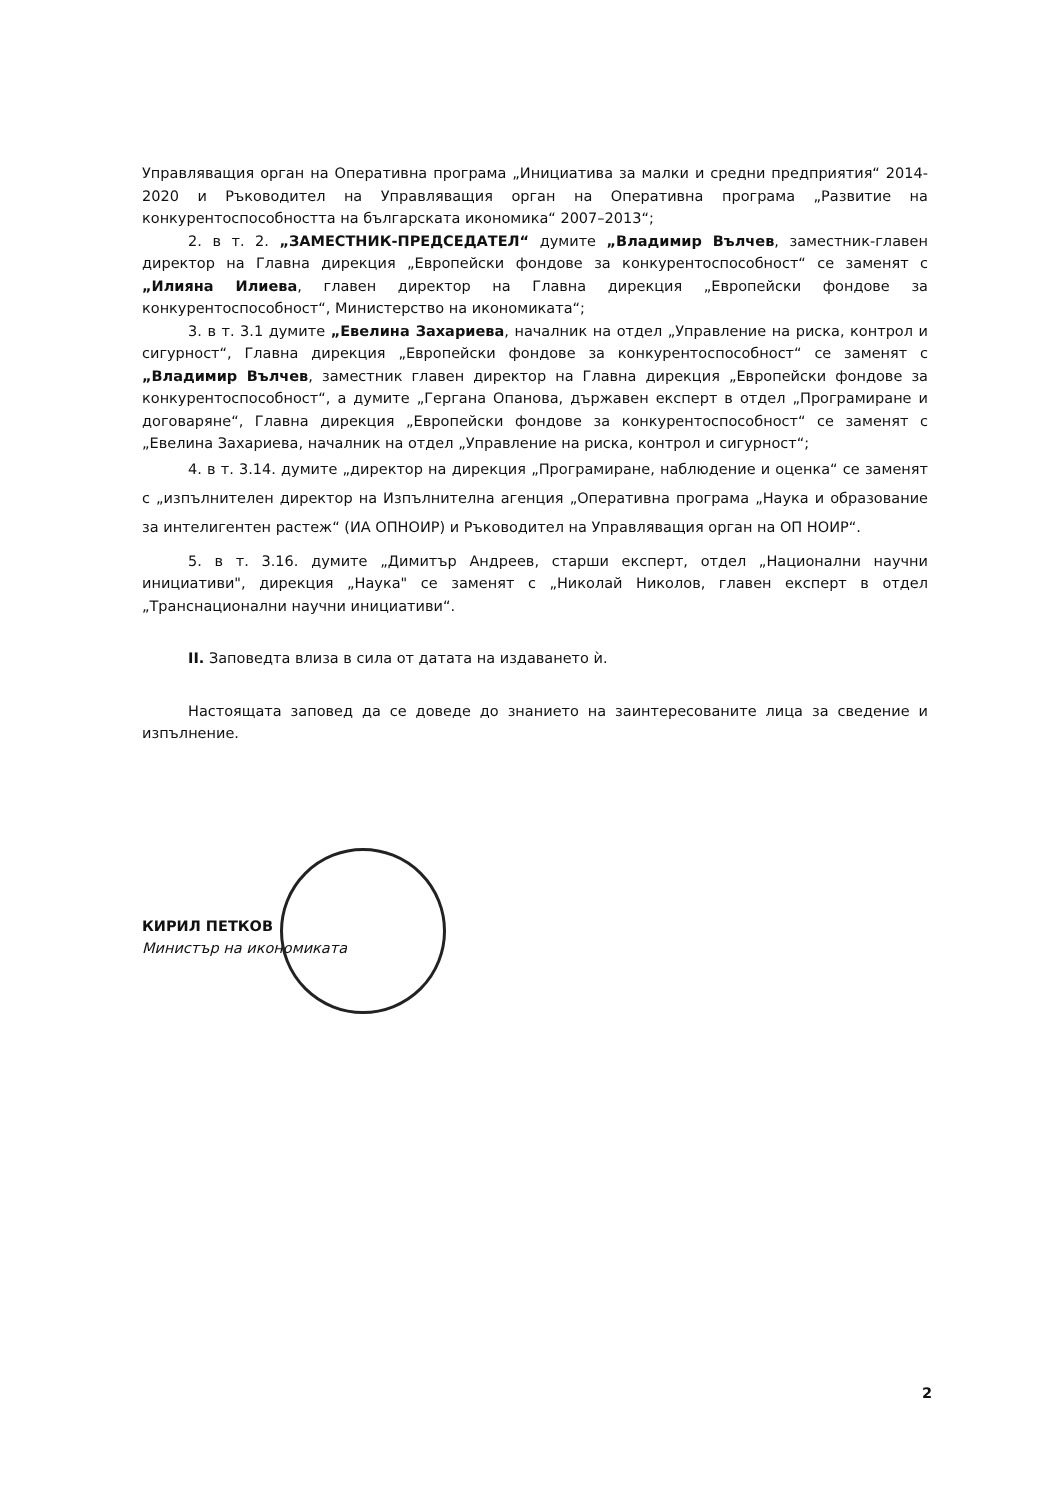Управляващия орган на Оперативна програма „Инициатива за малки и средни предприятия“ 2014-2020 и Ръководител на Управляващия орган на Оперативна програма „Развитие на конкурентоспособността на българската икономика“ 2007–2013“;
2. в т. 2. „ЗАМЕСТНИК-ПРЕДСЕДАТЕЛ“ думите „Владимир Вълчев, заместник-главен директор на Главна дирекция „Европейски фондове за конкурентоспособност“ се заменят с „Илияна Илиева, главен директор на Главна дирекция „Европейски фондове за конкурентоспособност“, Министерство на икономиката“;
3. в т. 3.1 думите „Евелина Захариева, началник на отдел „Управление на риска, контрол и сигурност“, Главна дирекция „Европейски фондове за конкурентоспособност“ се заменят с „Владимир Вълчев, заместник главен директор на Главна дирекция „Европейски фондове за конкурентоспособност“, а думите „Гергана Опанова, държавен експерт в отдел „Програмиране и договаряне“, Главна дирекция „Европейски фондове за конкурентоспособност“ се заменят с „Евелина Захариева, началник на отдел „Управление на риска, контрол и сигурност“;
4. в т. 3.14. думите „директор на дирекция „Програмиране, наблюдение и оценка“ се заменят с „изпълнителен директор на Изпълнителна агенция „Оперативна програма „Наука и образование за интелигентен растеж“ (ИА ОПНОИР) и Ръководител на Управляващия орган на ОП НОИР“.
5. в т. 3.16. думите „Димитър Андреев, старши експерт, отдел „Национални научни инициативи", дирекция „Наука" се заменят с „Николай Николов, главен експерт в отдел „Транснационални научни инициативи“.
II. Заповедта влиза в сила от датата на издаването ѝ.
Настоящата заповед да се доведе до знанието на заинтересованите лица за сведение и изпълнение.
КИРИЛ ПЕТКОВ
Министър на икономиката
2